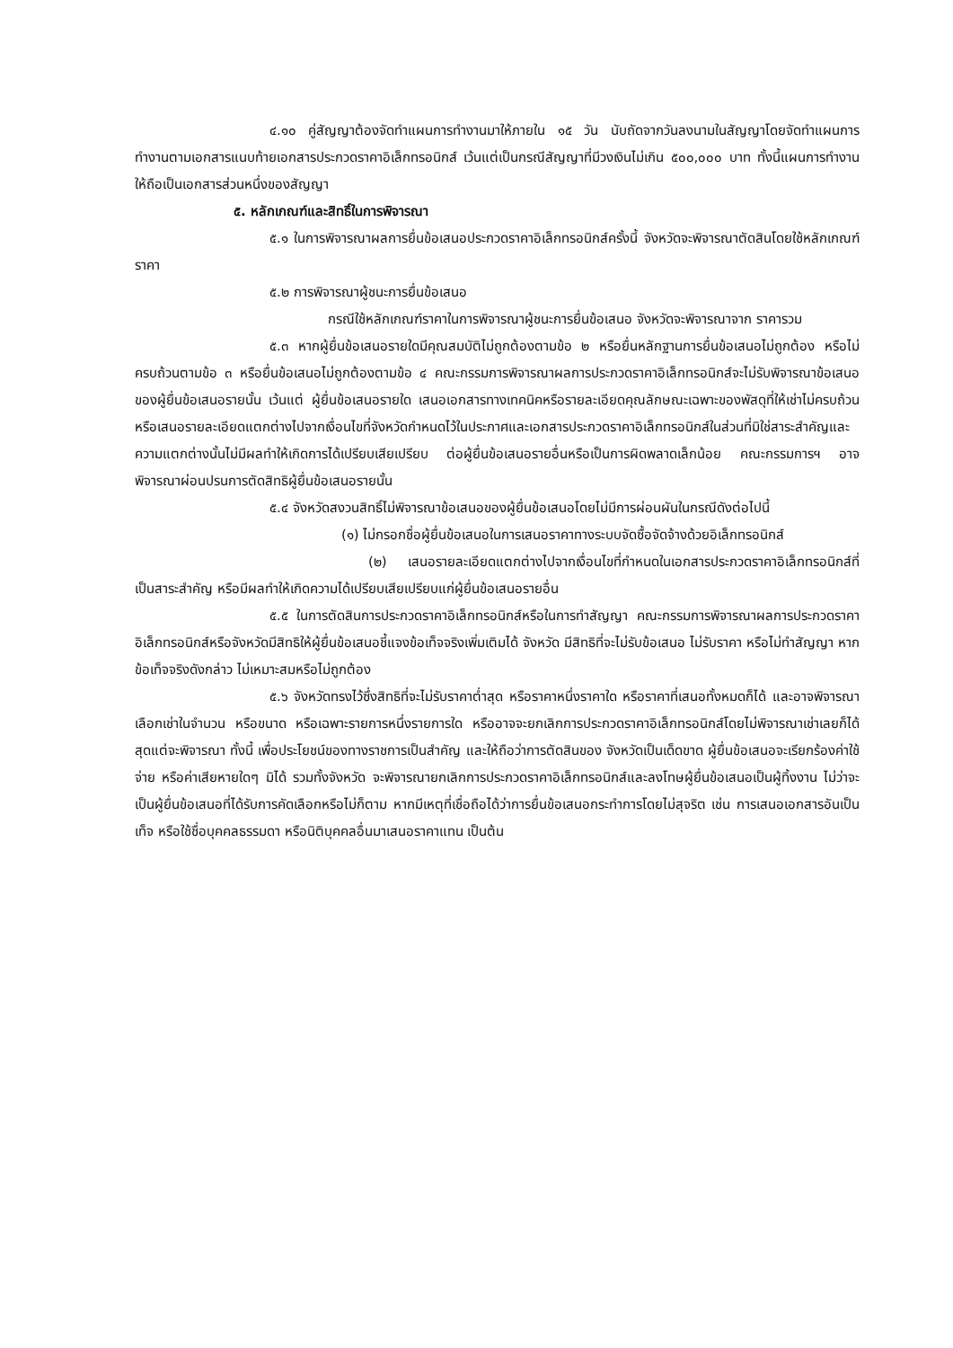๔.๑๐ คู่สัญญาต้องจัดทำแผนการทำงานมาให้ภายใน ๑๕ วัน นับถัดจากวันลงนามในสัญญาโดยจัดทำแผนการทำงานตามเอกสารแนบท้ายเอกสารประกวดราคาอิเล็กทรอนิกส์ เว้นแต่เป็นกรณีสัญญาที่มีวงเงินไม่เกิน ๕๐๐,๐๐๐ บาท ทั้งนี้แผนการทำงานให้ถือเป็นเอกสารส่วนหนึ่งของสัญญา
๕. หลักเกณฑ์และสิทธิ์ในการพิจารณา
๕.๑ ในการพิจารณาผลการยื่นข้อเสนอประกวดราคาอิเล็กทรอนิกส์ครั้งนี้ จังหวัดจะพิจารณาตัดสินโดยใช้หลักเกณฑ์ ราคา
๕.๒ การพิจารณาผู้ชนะการยื่นข้อเสนอ
กรณีใช้หลักเกณฑ์ราคาในการพิจารณาผู้ชนะการยื่นข้อเสนอ จังหวัดจะพิจารณาจาก ราคารวม
๕.๓ หากผู้ยื่นข้อเสนอรายใดมีคุณสมบัติไม่ถูกต้องตามข้อ ๒ หรือยื่นหลักฐานการยื่นข้อเสนอไม่ถูกต้อง หรือไม่ครบถ้วนตามข้อ ๓ หรือยื่นข้อเสนอไม่ถูกต้องตามข้อ ๔ คณะกรรมการพิจารณาผลการประกวดราคาอิเล็กทรอนิกส์จะไม่รับพิจารณาข้อเสนอของผู้ยื่นข้อเสนอรายนั้น เว้นแต่ ผู้ยื่นข้อเสนอรายใด เสนอเอกสารทางเทคนิคหรือรายละเอียดคุณลักษณะเฉพาะของพัสดุที่ให้เช่าไม่ครบถ้วน หรือเสนอรายละเอียดแตกต่างไปจากเงื่อนไขที่จังหวัดกำหนดไว้ในประกาศและเอกสารประกวดราคาอิเล็กทรอนิกส์ในส่วนที่มิใช่สาระสำคัญและความแตกต่างนั้นไม่มีผลทำให้เกิดการได้เปรียบเสียเปรียบ ต่อผู้ยื่นข้อเสนอรายอื่นหรือเป็นการผิดพลาดเล็กน้อย คณะกรรมการฯ อาจพิจารณาผ่อนปรนการตัดสิทธิผู้ยื่นข้อเสนอรายนั้น
๕.๔ จังหวัดสงวนสิทธิ์ไม่พิจารณาข้อเสนอของผู้ยื่นข้อเสนอโดยไม่มีการผ่อนผันในกรณีดังต่อไปนี้
(๑) ไม่กรอกชื่อผู้ยื่นข้อเสนอในการเสนอราคาทางระบบจัดซื้อจัดจ้างด้วยอิเล็กทรอนิกส์
(๒) เสนอรายละเอียดแตกต่างไปจากเงื่อนไขที่กำหนดในเอกสารประกวดราคาอิเล็กทรอนิกส์ที่เป็นสาระสำคัญ หรือมีผลทำให้เกิดความได้เปรียบเสียเปรียบแก่ผู้ยื่นข้อเสนอรายอื่น
๕.๕ ในการตัดสินการประกวดราคาอิเล็กทรอนิกส์หรือในการทำสัญญา คณะกรรมการพิจารณาผลการประกวดราคาอิเล็กทรอนิกส์หรือจังหวัดมีสิทธิให้ผู้ยื่นข้อเสนอชี้แจงข้อเท็จจริงเพิ่มเติมได้ จังหวัด มีสิทธิที่จะไม่รับข้อเสนอ ไม่รับราคา หรือไม่ทำสัญญา หากข้อเท็จจริงดังกล่าว ไม่เหมาะสมหรือไม่ถูกต้อง
๕.๖ จังหวัดทรงไว้ซึ่งสิทธิที่จะไม่รับราคาต่ำสุด หรือราคาหนึ่งราคาใด หรือราคาที่เสนอทั้งหมดก็ได้ และอาจพิจารณาเลือกเช่าในจำนวน หรือขนาด หรือเฉพาะรายการหนึ่งรายการใด หรืออาจจะยกเลิกการประกวดราคาอิเล็กทรอนิกส์โดยไม่พิจารณาเช่าเลยก็ได้ สุดแต่จะพิจารณา ทั้งนี้ เพื่อประโยชน์ของทางราชการเป็นสำคัญ และให้ถือว่าการตัดสินของ จังหวัดเป็นเด็ดขาด ผู้ยื่นข้อเสนอจะเรียกร้องค่าใช้จ่าย หรือค่าเสียหายใดๆ มิได้ รวมทั้งจังหวัด จะพิจารณายกเลิกการประกวดราคาอิเล็กทรอนิกส์และลงโทษผู้ยื่นข้อเสนอเป็นผู้ทิ้งงาน ไม่ว่าจะเป็นผู้ยื่นข้อเสนอที่ได้รับการคัดเลือกหรือไม่ก็ตาม หากมีเหตุที่เชื่อถือได้ว่าการยื่นข้อเสนอกระทำการโดยไม่สุจริต เช่น การเสนอเอกสารอันเป็นเท็จ หรือใช้ชื่อบุคคลธรรมดา หรือนิติบุคคลอื่นมาเสนอราคาแทน เป็นต้น